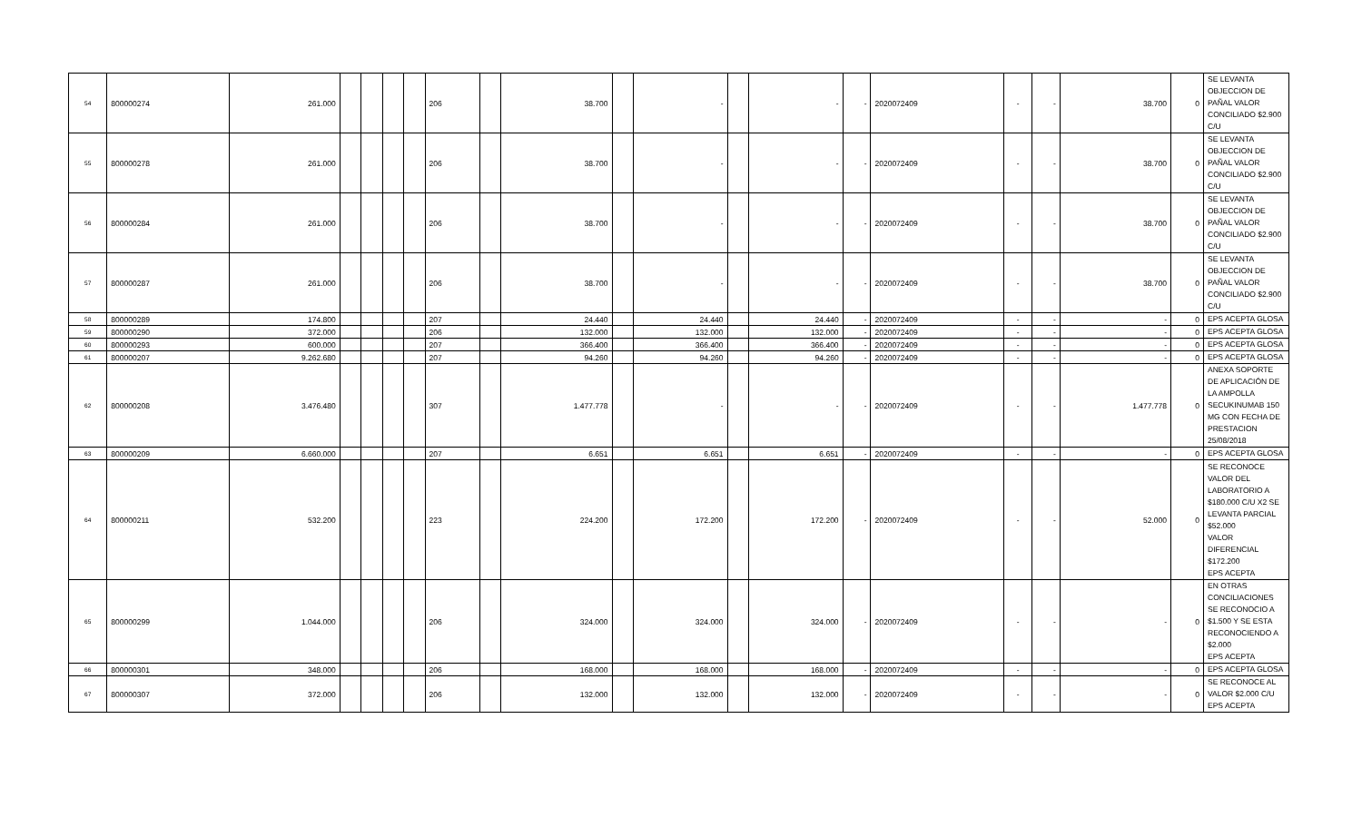| 54 | 800000274 | 261.000 | | | | | 206 | | 38.700 | | - | | - | - | 2020072409 | - | - | 38.700 | 0 | SE LEVANTA OBJECCION DE PAÑAL VALOR CONCILIADO $2.900 C/U |
| 55 | 800000278 | 261.000 | | | | | 206 | | 38.700 | | - | | - | - | 2020072409 | - | - | 38.700 | 0 | SE LEVANTA OBJECCION DE PAÑAL VALOR CONCILIADO $2.900 C/U |
| 56 | 800000284 | 261.000 | | | | | 206 | | 38.700 | | - | | - | - | 2020072409 | - | - | 38.700 | 0 | SE LEVANTA OBJECCION DE PAÑAL VALOR CONCILIADO $2.900 C/U |
| 57 | 800000287 | 261.000 | | | | | 206 | | 38.700 | | - | | - | - | 2020072409 | - | - | 38.700 | 0 | SE LEVANTA OBJECCION DE PAÑAL VALOR CONCILIADO $2.900 C/U |
| 58 | 800000289 | 174.800 | | | | | 207 | | 24.440 | | 24.440 | | 24.440 | - | 2020072409 | - | - | - | 0 | EPS ACEPTA GLOSA |
| 59 | 800000290 | 372.000 | | | | | 206 | | 132.000 | | 132.000 | | 132.000 | - | 2020072409 | - | - | - | 0 | EPS ACEPTA GLOSA |
| 60 | 800000293 | 600.000 | | | | | 207 | | 366.400 | | 366.400 | | 366.400 | - | 2020072409 | - | - | - | 0 | EPS ACEPTA GLOSA |
| 61 | 800000207 | 9.262.680 | | | | | 207 | | 94.260 | | 94.260 | | 94.260 | - | 2020072409 | - | - | - | 0 | EPS ACEPTA GLOSA |
| 62 | 800000208 | 3.476.480 | | | | | 307 | | 1.477.778 | | - | | - | - | 2020072409 | - | - | 1.477.778 | 0 | ANEXA SOPORTE DE APLICACIÓN DE LA AMPOLLA SECUKINUMAB 150 MG CON FECHA DE PRESTACION 25/08/2018 |
| 63 | 800000209 | 6.660.000 | | | | | 207 | | 6.651 | | 6.651 | | 6.651 | - | 2020072409 | - | - | - | 0 | EPS ACEPTA GLOSA |
| 64 | 800000211 | 532.200 | | | | | 223 | | 224.200 | | 172.200 | | 172.200 | - | 2020072409 | - | - | 52.000 | 0 | SE RECONOCE VALOR DEL LABORATORIO A $180.000 C/U X2 SE LEVANTA PARCIAL $52.000 VALOR DIFERENCIAL $172.200 EPS ACEPTA |
| 65 | 800000299 | 1.044.000 | | | | | 206 | | 324.000 | | 324.000 | | 324.000 | - | 2020072409 | - | - | - | 0 | EN OTRAS CONCILIACIONES SE RECONOCIO A $1.500 Y SE ESTA RECONOCIENDO A $2.000 EPS ACEPTA |
| 66 | 800000301 | 348.000 | | | | | 206 | | 168.000 | | 168.000 | | 168.000 | - | 2020072409 | - | - | - | 0 | EPS ACEPTA GLOSA |
| 67 | 800000307 | 372.000 | | | | | 206 | | 132.000 | | 132.000 | | 132.000 | - | 2020072409 | - | - | - | 0 | SE RECONOCE AL VALOR $2.000 C/U EPS ACEPTA |